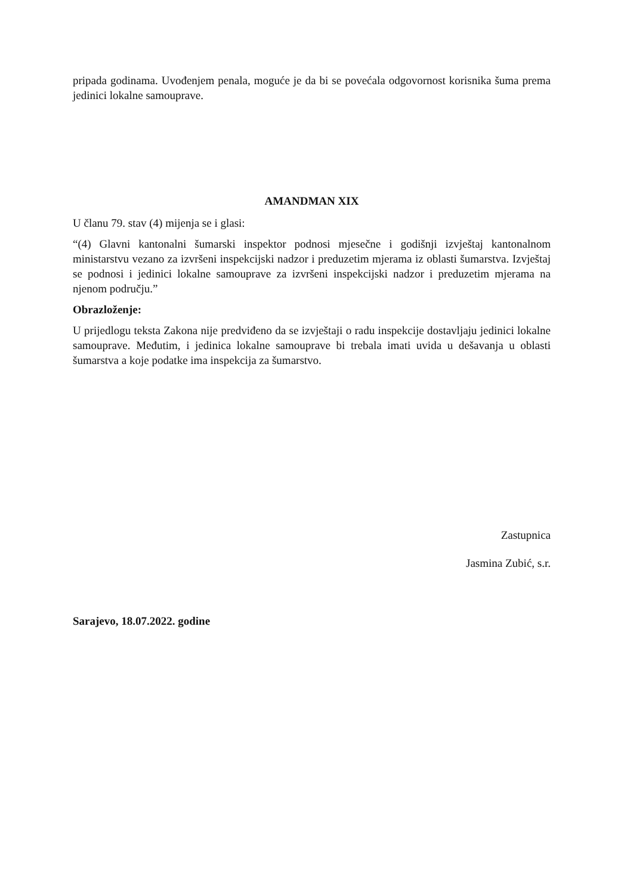pripada godinama. Uvođenjem penala, moguće je da bi se povećala odgovornost korisnika šuma prema jedinici lokalne samouprave.
AMANDMAN XIX
U članu 79. stav (4) mijenja se i glasi:
“(4) Glavni kantonalni šumarski inspektor podnosi mjesečne i godišnji izvještaj kantonalnom ministarstvu vezano za izvršeni inspekcijski nadzor i preduzetim mjerama iz oblasti šumarstva. Izvještaj se podnosi i jedinici lokalne samouprave za izvršeni inspekcijski nadzor i preduzetim mjerama na njenom području.”
Obrazloženje:
U prijedlogu teksta Zakona nije predviđeno da se izvještaji o radu inspekcije dostavljaju jedinici lokalne samouprave. Međutim, i jedinica lokalne samouprave bi trebala imati uvida u dešavanja u oblasti šumarstva a koje podatke ima inspekcija za šumarstvo.
Zastupnica
Jasmina Zubić, s.r.
Sarajevo, 18.07.2022. godine